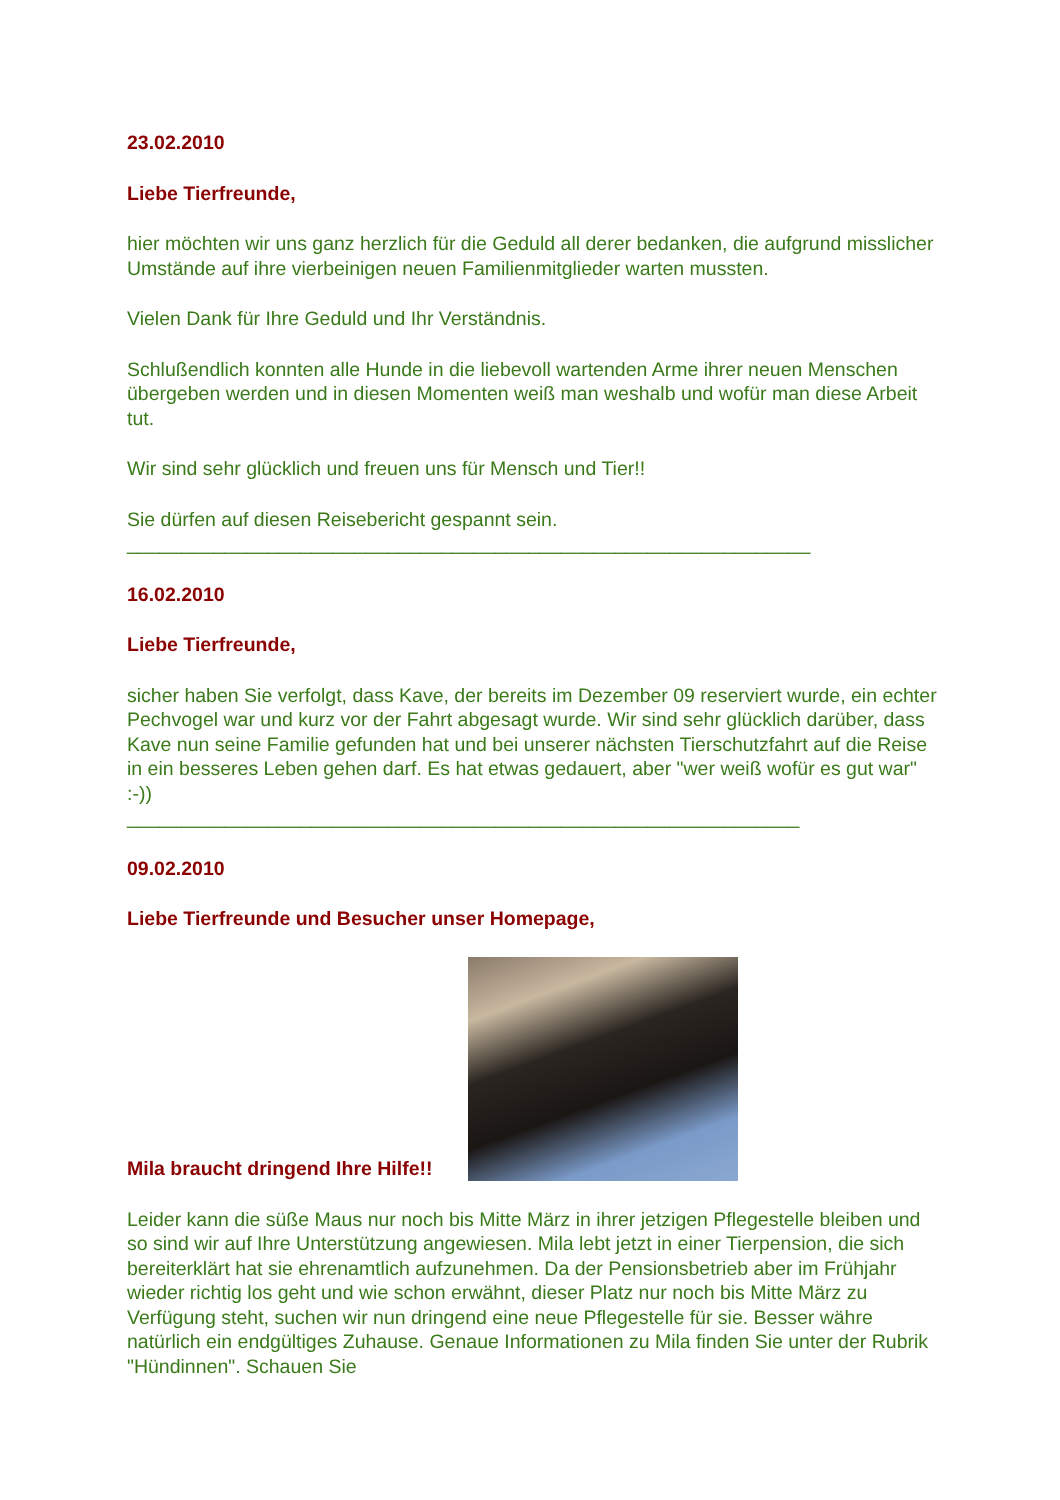23.02.2010
Liebe Tierfreunde,
hier möchten wir uns ganz herzlich für die Geduld all derer bedanken, die aufgrund misslicher Umstände auf ihre vierbeinigen neuen Familienmitglieder warten mussten.
Vielen Dank für Ihre Geduld und Ihr Verständnis.
Schlußendlich konnten alle Hunde in die liebevoll wartenden Arme ihrer neuen Menschen übergeben werden und in diesen Momenten weiß man weshalb und wofür man diese Arbeit tut.
Wir sind sehr glücklich und freuen uns für Mensch und Tier!!
Sie dürfen auf diesen Reisebericht gespannt sein.
_______________________________________________________________
16.02.2010
Liebe Tierfreunde,
sicher haben Sie verfolgt, dass Kave, der bereits im Dezember 09 reserviert wurde, ein echter Pechvogel war und kurz vor der Fahrt abgesagt wurde. Wir sind sehr glücklich darüber, dass Kave nun seine Familie gefunden hat und bei unserer nächsten Tierschutzfahrt auf die Reise in ein besseres Leben gehen darf. Es hat etwas gedauert, aber "wer weiß wofür es gut war" :-))
______________________________________________________________
09.02.2010
Liebe Tierfreunde und Besucher unser Homepage,
Mila braucht dringend Ihre Hilfe!!
Leider kann die süße Maus nur noch bis Mitte März in ihrer jetzigen Pflegestelle bleiben und so sind wir auf Ihre Unterstützung angewiesen. Mila lebt jetzt in einer Tierpension, die sich bereiterklärt hat sie ehrenamtlich aufzunehmen. Da der Pensionsbetrieb aber im Frühjahr wieder richtig los geht und wie schon erwähnt, dieser Platz nur noch bis Mitte März zu Verfügung steht, suchen wir nun dringend eine neue Pflegestelle für sie. Besser währe natürlich ein endgültiges Zuhause. Genaue Informationen zu Mila finden Sie unter der Rubrik "Hündinnen". Schauen Sie